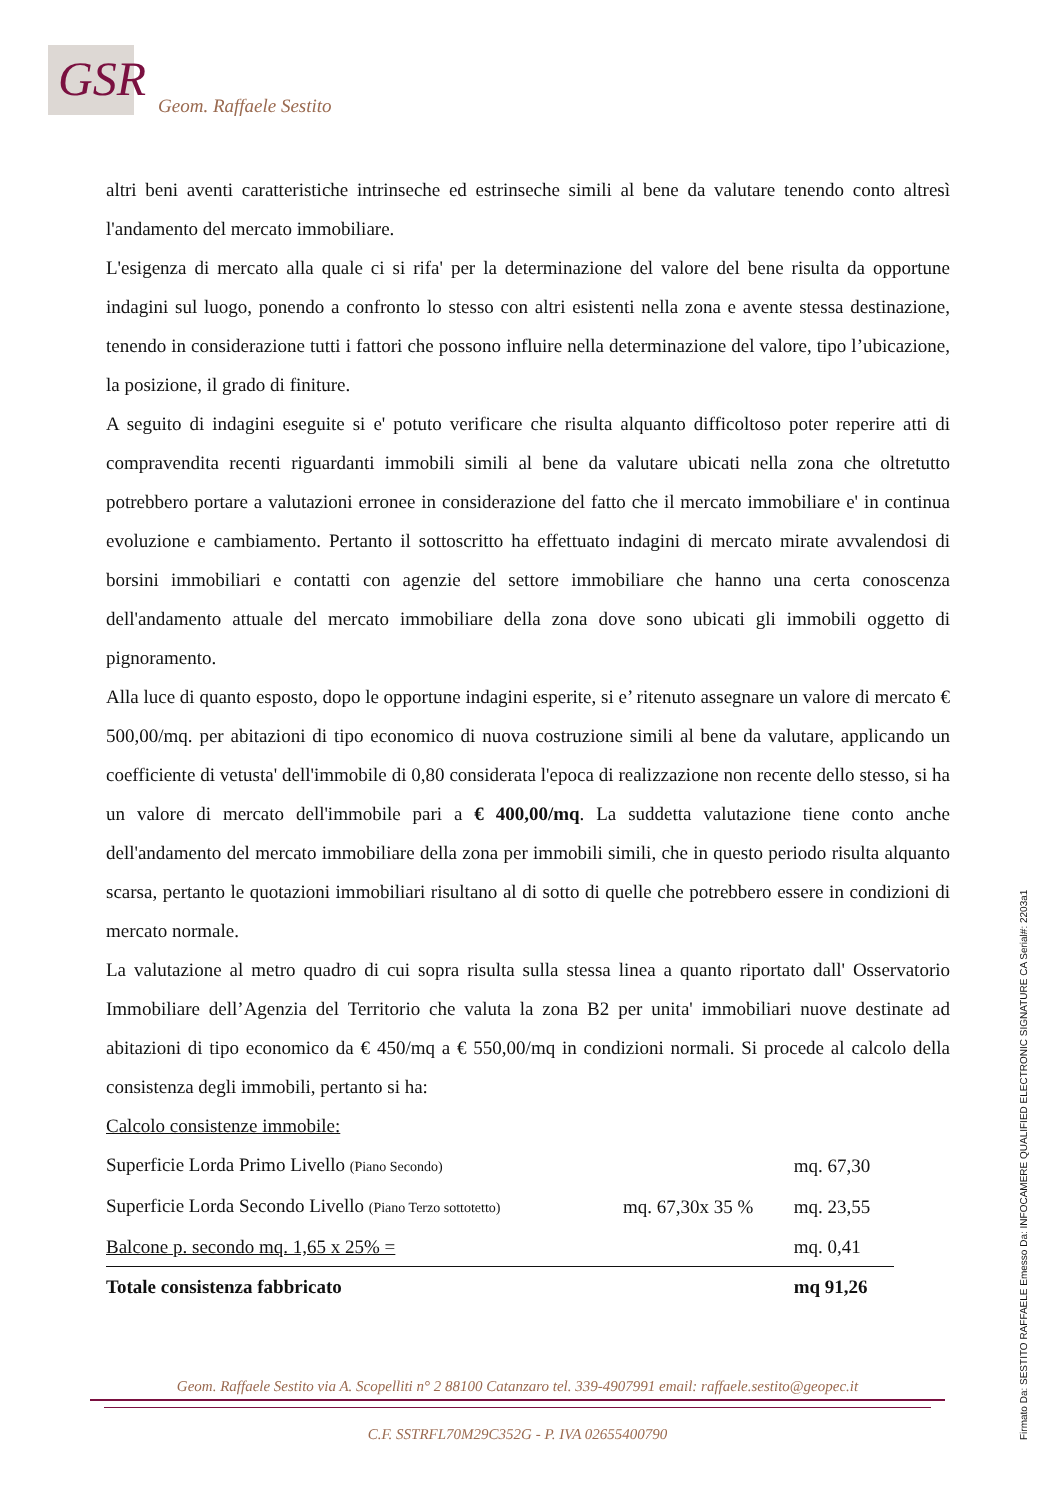GSR
Geom. Raffaele Sestito
altri beni aventi caratteristiche intrinseche ed estrinseche simili al bene da valutare tenendo conto altresì l'andamento del mercato immobiliare.
L'esigenza di mercato alla quale ci si rifa' per la determinazione del valore del bene risulta da opportune indagini sul luogo, ponendo a confronto lo stesso con altri esistenti nella zona e avente stessa destinazione, tenendo in considerazione tutti i fattori che possono influire nella determinazione del valore, tipo l’ubicazione, la posizione, il grado di finiture.
A seguito di indagini eseguite si e' potuto verificare che risulta alquanto difficoltoso poter reperire atti di compravendita recenti riguardanti immobili simili al bene da valutare ubicati nella zona che oltretutto potrebbero portare a valutazioni erronee in considerazione del fatto che il mercato immobiliare e' in continua evoluzione e cambiamento. Pertanto il sottoscritto ha effettuato indagini di mercato mirate avvalendosi di borsini immobiliari e contatti con agenzie del settore immobiliare che hanno una certa conoscenza dell'andamento attuale del mercato immobiliare della zona dove sono ubicati gli immobili oggetto di pignoramento.
Alla luce di quanto esposto, dopo le opportune indagini esperite, si e’ ritenuto assegnare un valore di mercato € 500,00/mq. per abitazioni di tipo economico di nuova costruzione simili al bene da valutare, applicando un coefficiente di vetusta' dell'immobile di 0,80 considerata l'epoca di realizzazione non recente dello stesso, si ha un valore di mercato dell'immobile pari a € 400,00/mq. La suddetta valutazione tiene conto anche dell'andamento del mercato immobiliare della zona per immobili simili, che in questo periodo risulta alquanto scarsa, pertanto le quotazioni immobiliari risultano al di sotto di quelle che potrebbero essere in condizioni di mercato normale.
La valutazione al metro quadro di cui sopra risulta sulla stessa linea a quanto riportato dall' Osservatorio Immobiliare dell’Agenzia del Territorio che valuta la zona B2 per unita' immobiliari nuove destinate ad abitazioni di tipo economico da € 450/mq a € 550,00/mq in condizioni normali. Si procede al calcolo della consistenza degli immobili, pertanto si ha:
Calcolo consistenze immobile:
| Superficie Lorda Primo Livello (Piano Secondo) | | mq. 67,30 |
| Superficie Lorda Secondo Livello (Piano Terzo sottotetto) | mq. 67,30x 35 % | mq. 23,55 |
| Balcone p. secondo mq. 1,65 x 25% = | | mq. 0,41 |
| Totale consistenza fabbricato | | mq 91,26 |
Geom. Raffaele Sestito via A. Scopelliti n° 2 88100 Catanzaro tel. 339-4907991 email: raffaele.sestito@geopec.it
C.F. SSTRFL70M29C352G - P. IVA 02655400790
Firmato Da: SESTITO RAFFAELE Emesso Da: INFOCAMERE QUALIFIED ELECTRONIC SIGNATURE CA Serial#: 2203a1